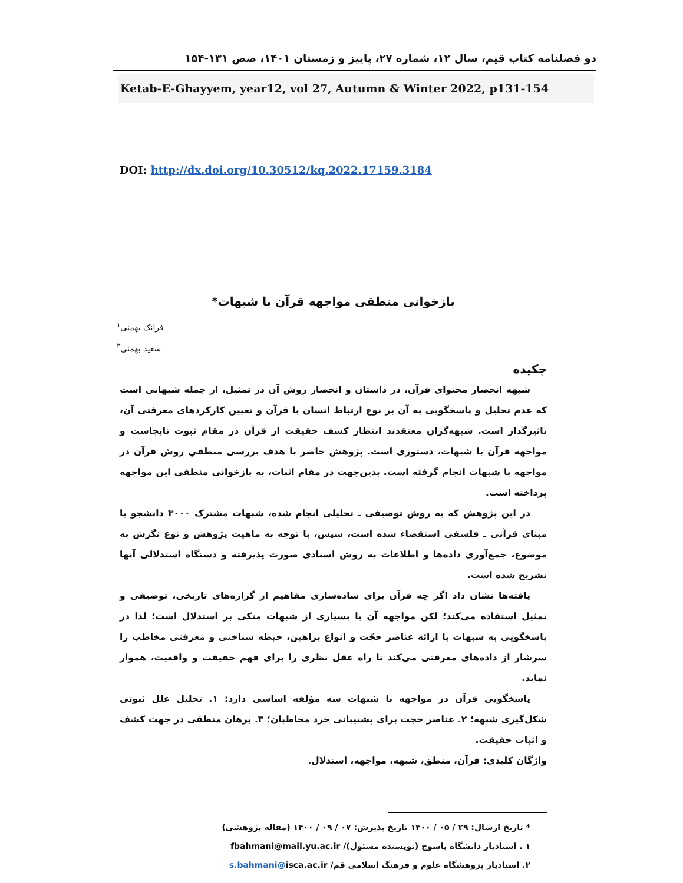دو فصلنامه کتاب قیم، سال ۱۲، شماره ۲۷، پاییز و زمستان ۱۴۰۱، صص ۱۳۱-۱۵۴
Ketab-E-Ghayyem, year12, vol 27, Autumn & Winter 2022, p131-154
DOI: http://dx.doi.org/10.30512/kq.2022.17159.3184
بازخوانی منطقی مواجهه قرآن با شبهات*
فرانک بهمنی<sup>۱</sup>
سعید بهمنی<sup>۲</sup>
چکیده
شبهه انحصار محتوای قرآن، در داستان و انحصار روش آن در تمثیل، از جمله شبهاتی است که عدم تحلیل و پاسخگویی به آن بر نوع ارتباط انسان با قرآن و تعیین کارکردهای معرفتی آن، تاثیرگذار است. شبهه‌گران معتقدند انتظار کشف حقیقت از قرآن در مقام ثبوت نابجاست و مواجهه قرآن با شبهات، دستوری است. پژوهش حاضر با هدف بررسی منطقیِ روش قرآن در مواجهه با شبهات انجام گرفته است. بدین‌جهت در مقام اثبات، به بازخوانی منطقی این مواجهه پرداخته است.
در این پژوهش که به روش توصیفی ـ تحلیلی انجام شده، شبهات مشترک ۳۰۰۰ دانشجو با مبنای قرآنی ـ فلسفی استقصاء شده است، سپس، با توجه به ماهیت پژوهش و نوع نگرش به موضوع، جمع‌آوری داده‌ها و اطلاعات به روش اسنادی صورت پذیرفته و دستگاه استدلالی آنها تشریح شده است.
یافته‌ها نشان داد اگر چه قرآن برای ساده‌سازی مفاهیم از گزاره‌های تاریخی، توصیفی و تمثیل استفاده می‌کند؛ لکن مواجهه آن با بسیاری از شبهات متکی بر استدلال است؛ لذا در پاسخگویی به شبهات با ارائه عناصر حجّت و انواع براهین، حیطه شناختی و معرفتی مخاطب را سرشار از داده‌های معرفتی می‌کند تا راه عقل نظری را برای فهم حقیقت و واقعیت، هموار نماید.
پاسخگویی قرآن در مواجهه با شبهات سه مؤلفه اساسی دارد: ۱. تحلیل علل ثبوتی شکل‌گیری شبهه؛ ۲. عناصر حجت برای پشتیبانی خرد مخاطبان؛ ۳. برهان منطقی در جهت کشف و اثبات حقیقت.
واژگان کلیدی: قرآن، منطق، شبهه، مواجهه، استدلال.
* تاریخ ارسال: ۲۹ / ۰۵ / ۱۴۰۰ تاریخ پذیرش: ۰۷ / ۰۹ / ۱۴۰۰ (مقاله پژوهشی)
۱ . استادیار دانشگاه یاسوج (نویسنده مسئول)/ fbahmani@mail.yu.ac.ir
۲. استادیار پژوهشگاه علوم و فرهنگ اسلامی قم/ s.bahmani@isca.ac.ir